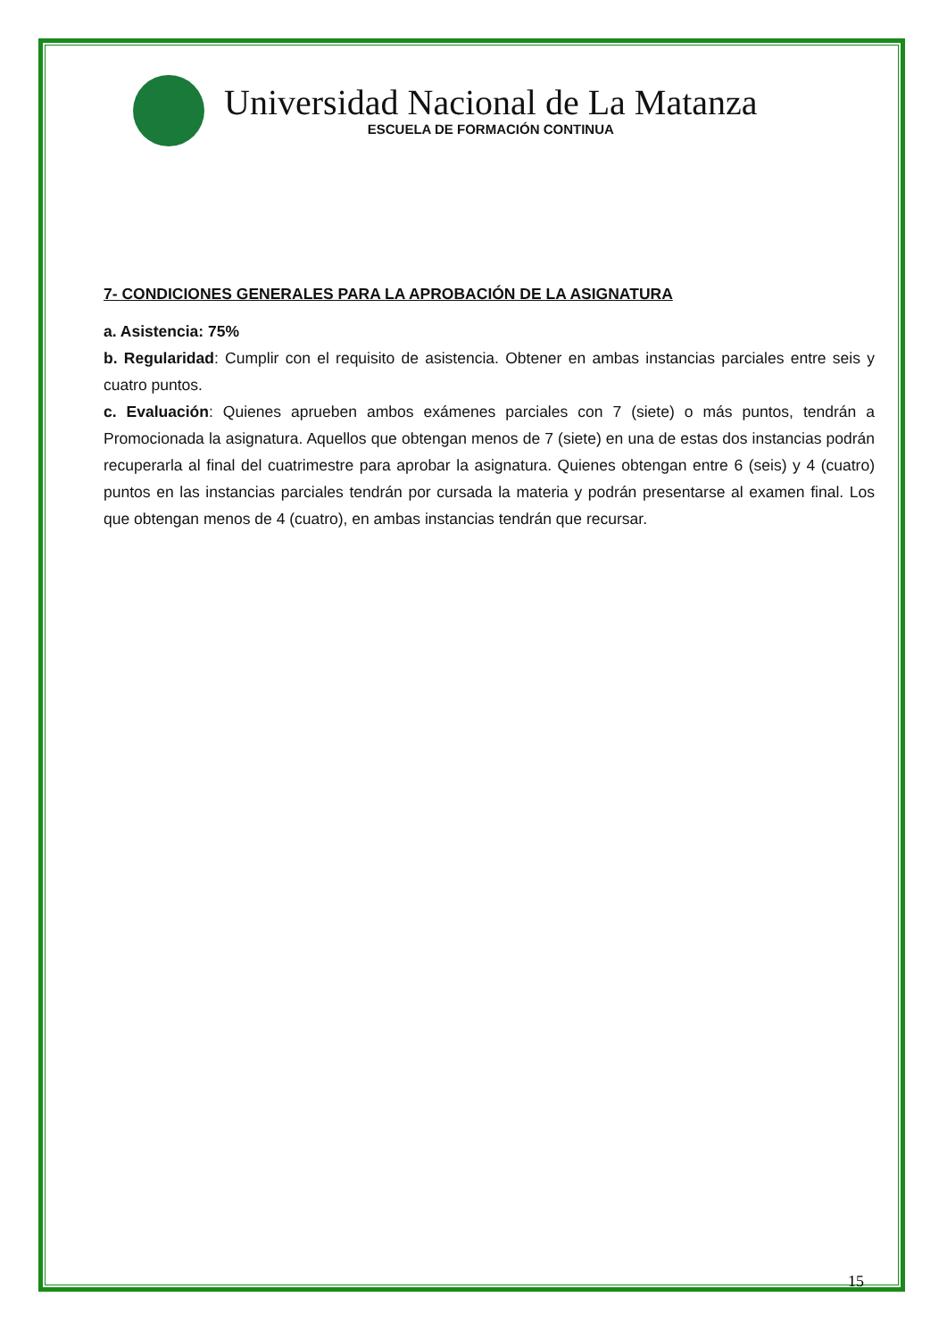Universidad Nacional de La Matanza
ESCUELA DE FORMACIÓN CONTINUA
7- CONDICIONES GENERALES PARA LA APROBACIÓN DE LA ASIGNATURA
a. Asistencia: 75%
b. Regularidad: Cumplir con el requisito de asistencia. Obtener en ambas instancias parciales entre seis y cuatro puntos.
c. Evaluación: Quienes aprueben ambos exámenes parciales con 7 (siete) o más puntos, tendrán a Promocionada la asignatura. Aquellos que obtengan menos de 7 (siete) en una de estas dos instancias podrán recuperarla al final del cuatrimestre para aprobar la asignatura. Quienes obtengan entre 6 (seis) y 4 (cuatro) puntos en las instancias parciales tendrán por cursada la materia y podrán presentarse al examen final. Los que obtengan menos de 4 (cuatro), en ambas instancias tendrán que recursar.
15